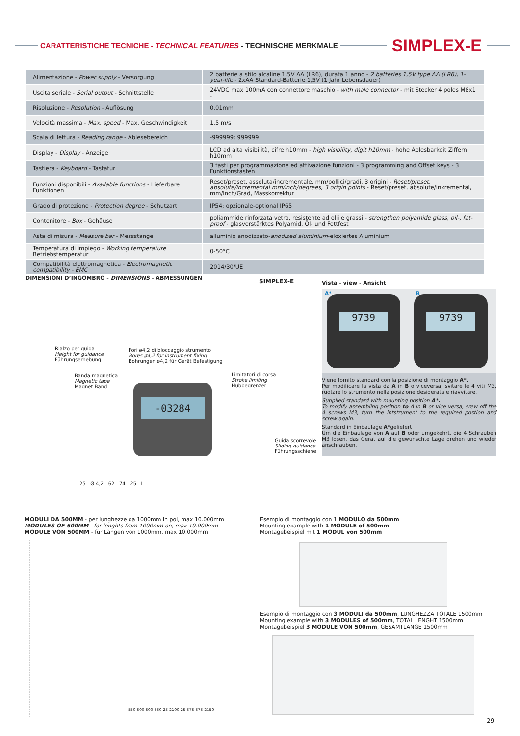CARATTERISTICHE TECNICHE - TECHNICAL FEATURES - TECHNISCHE MERKMALE
SIMPLEX-E
| Alimentazione - Power supply - Versorgung | 2 batterie a stilo alcaline 1,5V AA (LR6), durata 1 anno - 2 batteries 1,5V type AA (LR6), 1-year-life - 2xAA Standard-Batterie 1,5V (1 Jahr Lebensdauer) |
| Uscita seriale - Serial output - Schnittstelle | 24VDC max 100mA con connettore maschio - with male connector - mit Stecker 4 poles M8x1 - |
| Risoluzione - Resolution - Auflösung | 0,01mm |
| Velocità massima - Max. speed - Max. Geschwindigkeit | 1.5 m/s |
| Scala di lettura - Reading range - Ablesebereich | -999999; 999999 |
| Display - Display - Anzeige | LCD ad alta visibilità, cifre h10mm - high visibility, digit h10mm - hohe Ablesbarkeit Ziffern h10mm |
| Tastiera - Keyboard - Tastatur | 3 tasti per programmazione ed attivazione funzioni - 3 programming and Offset keys - 3 Funktionstasten |
| Funzioni disponibili - Available functions - Lieferbare Funktionen | Reset/preset, assoluta/incrementale, mm/pollici/gradi, 3 origini - Reset/preset, absolute/incremental mm/inch/degrees, 3 origin points - Reset/preset, absolute/inkremental, mm/Inch/Grad, Masskorrektur |
| Grado di protezione - Protection degree - Schutzart | IP54; opzionale-optional IP65 |
| Contenitore - Box - Gehäuse | poliammide rinforzata vetro, resistente ad olii e grassi - strengthen polyamide glass, oil-, fat-proof - glasverstärktes Polyamid, Öl- und Fettfest |
| Asta di misura - Measure bar - Messstange | alluminio anodizzato- anodized aluminium -eloxiertes Aluminium |
| Temperatura di impiego - Working temperature Betriebstemperatur | 0-50°C |
| Compatibilità elettromagnetica - Electromagnetic compatibility - EMC | 2014/30/UE |
DIMENSIONI D’INGOMBRO - DIMENSIONS - ABMESSUNGEN
SIMPLEX-E Vista - view - Ansicht
Rialzo per guida
Height for guidance
Führungserhebung
Fori ø4,2 di bloccaggio strumento
Bores ø4,2 for instrument fixing
Bohrungen ø4,2 für Gerät Befestigung
Banda magnetica
Magnetic tape
Magnet Band
Limitatori di corsa
Stroke limiting
Hubbegrenzer
Guida scorrevole
Sliding guidance
Führungsschiene
-03284
25 Ø 4,2 62 74 25 L
A*
9739
B
9739
Viene fornito standard con la posizione di montaggio A*.
Per modificare la vista da A in B o viceversa, svitare le 4 viti M3, ruotare lo strumento nella posizione desiderata e riavvitare.
Supplied standard with mounting position A*.
To modify assembling position to A in B or vice versa, srew off the 4 screws M3, turn the intstrument to the required postion and screw again.
Standard in Einbaulage A*geliefert
Um die Einbaulage von A auf B oder umgekehrt, die 4 Schrauben M3 lösen, das Gerät auf die gewünschte Lage drehen und wieder anschrauben.
MODULI DA 500MM - per lunghezze da 1000mm in poi, max 10.000mm
MODULES OF 500MM - for lenghts from 1000mm on, max 10.000mm
MODULE VON 500MM - für Längen von 1000mm, max 10.000mm
Esempio di montaggio con 1 MODULO da 500mm
Mounting example with 1 MODULE of 500mm
Montagebeispiel mit 1 MODUL von 500mm
550 500 500 550 25 2100 25 575 575 2150
Esempio di montaggio con 3 MODULI da 500mm, LUNGHEZZA TOTALE 1500mm
Mounting example with 3 MODULES of 500mm, TOTAL LENGHT 1500mm
Montagebeispiel 3 MODULE VON 500mm, GESAMTLÄNGE 1500mm
29